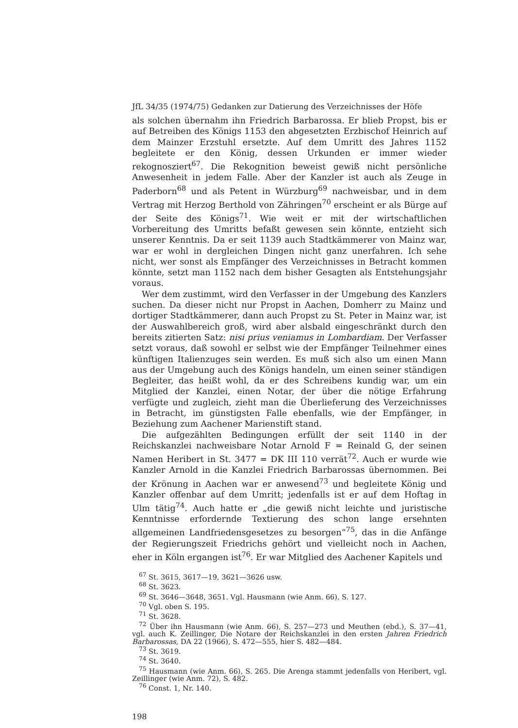JfL 34/35 (1974/75) Gedanken zur Datierung des Verzeichnisses der Höfe
als solchen übernahm ihn Friedrich Barbarossa. Er blieb Propst, bis er auf Betreiben des Königs 1153 den abgesetzten Erzbischof Heinrich auf dem Mainzer Erzstuhl ersetzte. Auf dem Umritt des Jahres 1152 begleitete er den König, dessen Urkunden er immer wieder rekognosziert<sup>67</sup>. Die Rekognition beweist gewiß nicht persönliche Anwesenheit in jedem Falle. Aber der Kanzler ist auch als Zeuge in Paderborn<sup>68</sup> und als Petent in Würzburg<sup>69</sup> nachweisbar, und in dem Vertrag mit Herzog Berthold von Zähringen<sup>70</sup> erscheint er als Bürge auf der Seite des Königs<sup>71</sup>. Wie weit er mit der wirtschaftlichen Vorbereitung des Umritts befaßt gewesen sein könnte, entzieht sich unserer Kenntnis. Da er seit 1139 auch Stadtkämmerer von Mainz war, war er wohl in dergleichen Dingen nicht ganz unerfahren. Ich sehe nicht, wer sonst als Empfänger des Verzeichnisses in Betracht kommen könnte, setzt man 1152 nach dem bisher Gesagten als Entstehungsjahr voraus.
Wer dem zustimmt, wird den Verfasser in der Umgebung des Kanzlers suchen. Da dieser nicht nur Propst in Aachen, Domherr zu Mainz und dortiger Stadtkämmerer, dann auch Propst zu St. Peter in Mainz war, ist der Auswahlbereich groß, wird aber alsbald eingeschränkt durch den bereits zitierten Satz: nisi prius veniamus in Lombardiam. Der Verfasser setzt voraus, daß sowohl er selbst wie der Empfänger Teilnehmer eines künftigen Italienzuges sein werden. Es muß sich also um einen Mann aus der Umgebung auch des Königs handeln, um einen seiner ständigen Begleiter, das heißt wohl, da er des Schreibens kundig war, um ein Mitglied der Kanzlei, einen Notar, der über die nötige Erfahrung verfügte und zugleich, zieht man die Überlieferung des Verzeichnisses in Betracht, im günstigsten Falle ebenfalls, wie der Empfänger, in Beziehung zum Aachener Marienstift stand.
Die aufgezählten Bedingungen erfüllt der seit 1140 in der Reichskanzlei nachweisbare Notar Arnold F = Reinald G, der seinen Namen Heribert in St. 3477 = DK III 110 verrät<sup>72</sup>. Auch er wurde wie Kanzler Arnold in die Kanzlei Friedrich Barbarossas übernommen. Bei der Krönung in Aachen war er anwesend<sup>73</sup> und begleitete König und Kanzler offenbar auf dem Umritt; jedenfalls ist er auf dem Hoftag in Ulm tätig<sup>74</sup>. Auch hatte er „die gewiß nicht leichte und juristische Kenntnisse erfordernde Textierung des schon lange ersehnten allgemeinen Landfriedensgesetzes zu besorgen“<sup>75</sup>, das in die Anfänge der Regierungszeit Friedrichs gehört und vielleicht noch in Aachen, eher in Köln ergangen ist<sup>76</sup>. Er war Mitglied des Aachener Kapitels und
<sup>67</sup> St. 3615, 3617—19, 3621—3626 usw.
<sup>68</sup> St. 3623.
<sup>69</sup> St. 3646—3648, 3651. Vgl. Hausmann (wie Anm. 66), S. 127.
<sup>70</sup> Vgl. oben S. 195.
<sup>71</sup> St. 3628.
<sup>72</sup> Über ihn Hausmann (wie Anm. 66), S. 257—273 und Meuthen (ebd.), S. 37—41, vgl. auch K. Zeillinger, Die Notare der Reichskanzlei in den ersten Jahren Friedrich Barbarossas, DA 22 (1966), S. 472—555, hier S. 482—484.
<sup>73</sup> St. 3619.
<sup>74</sup> St. 3640.
<sup>75</sup> Hausmann (wie Anm. 66), S. 265. Die Arenga stammt jedenfalls von Heribert, vgl. Zeillinger (wie Anm. 72), S. 482.
<sup>76</sup> Const. 1, Nr. 140.
198